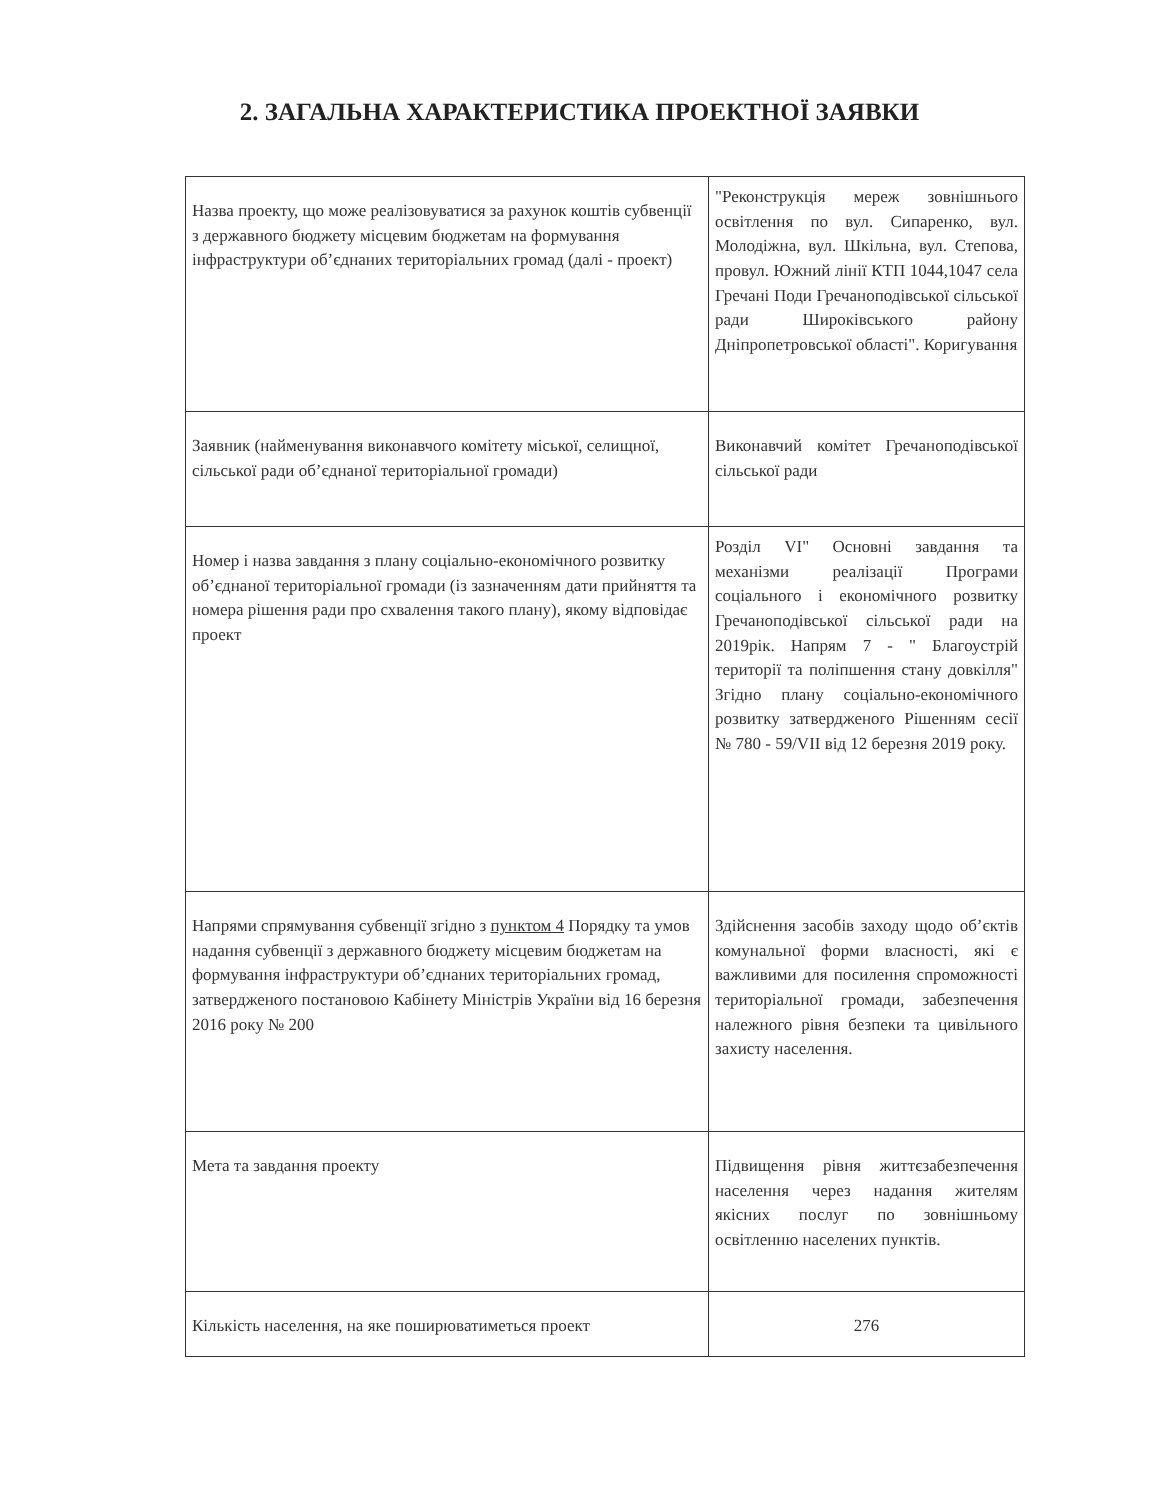2. ЗАГАЛЬНА ХАРАКТЕРИСТИКА ПРОЕКТНОЇ ЗАЯВКИ
| Назва проекту, що може реалізовуватися за рахунок коштів субвенції з державного бюджету місцевим бюджетам на формування інфраструктури об’єднаних територіальних громад (далі - проект) | "Реконструкція мереж зовнішнього освітлення по вул. Сипаренко, вул. Молодіжна, вул. Шкільна, вул. Степова, провул. Южний лінії КТП 1044,1047 села Гречані Поди Гречаноподівської сільської ради Широківського району Дніпропетровської області". Коригування |
| Заявник (найменування виконавчого комітету міської, селищної, сільської ради об’єднаної територіальної громади) | Виконавчий комітет Гречаноподівської сільської ради |
| Номер і назва завдання з плану соціально-економічного розвитку об’єднаної територіальної громади (із зазначенням дати прийняття та номера рішення ради про схвалення такого плану), якому відповідає проект | Розділ VI" Основні завдання та механізми реалізації Програми соціального і економічного розвитку Гречаноподівської сільської ради на 2019рік. Напрям 7 - " Благоустрій території та поліпшення стану довкілля" Згідно плану соціально-економічного розвитку затвердженого Рішенням сесії № 780 - 59/VII від 12 березня 2019 року. |
| Напрями спрямування субвенції згідно з пунктом 4 Порядку та умов надання субвенції з державного бюджету місцевим бюджетам на формування інфраструктури об’єднаних територіальних громад, затвердженого постановою Кабінету Міністрів України від 16 березня 2016 року № 200 | Здійснення засобів заходу щодо об’єктів комунальної форми власності, які є важливими для посилення спроможності територіальної громади, забезпечення належного рівня безпеки та цивільного захисту населення. |
| Мета та завдання проекту | Підвищення рівня життєзабезпечення населення через надання жителям якісних послуг по зовнішньому освітленню населених пунктів. |
| Кількість населення, на яке поширюватиметься проект | 276 |